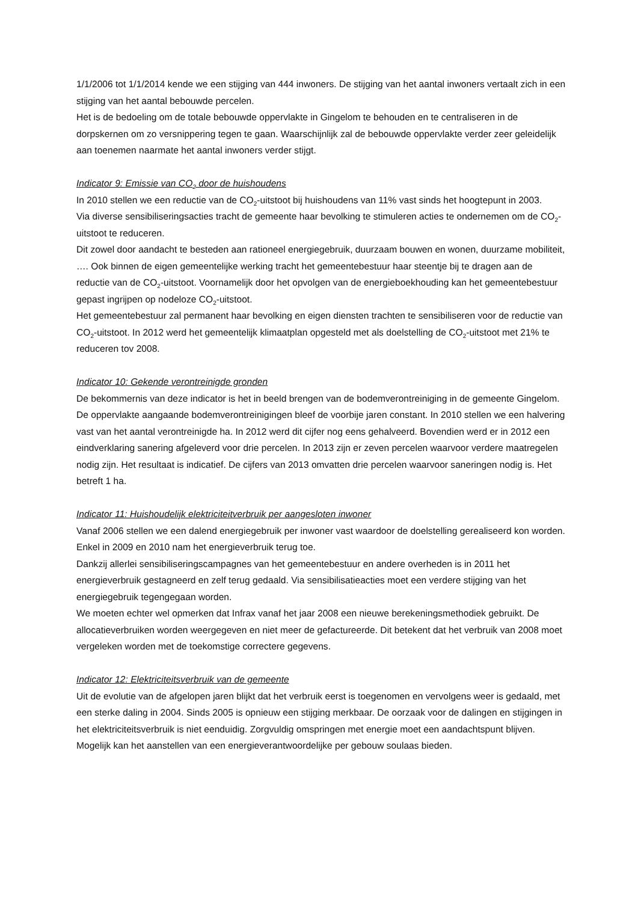1/1/2006 tot 1/1/2014 kende we een stijging van 444 inwoners. De stijging van het aantal inwoners vertaalt zich in een stijging van het aantal bebouwde percelen.
Het is de bedoeling om de totale bebouwde oppervlakte in Gingelom te behouden en te centraliseren in de dorpskernen om zo versnippering tegen te gaan. Waarschijnlijk zal de bebouwde oppervlakte verder zeer geleidelijk aan toenemen naarmate het aantal inwoners verder stijgt.
Indicator 9: Emissie van CO<sub>2</sub> door de huishoudens
In 2010 stellen we een reductie van de CO<sub>2</sub>-uitstoot bij huishoudens van 11% vast sinds het hoogtepunt in 2003.
Via diverse sensibiliseringsacties tracht de gemeente haar bevolking te stimuleren acties te ondernemen om de CO<sub>2</sub>-uitstoot te reduceren.
Dit zowel door aandacht te besteden aan rationeel energiegebruik, duurzaam bouwen en wonen, duurzame mobiliteit, …. Ook binnen de eigen gemeentelijke werking tracht het gemeentebestuur haar steentje bij te dragen aan de reductie van de CO<sub>2</sub>-uitstoot. Voornamelijk door het opvolgen van de energieboekhouding kan het gemeentebestuur gepast ingrijpen op nodeloze CO<sub>2</sub>-uitstoot.
Het gemeentebestuur zal permanent haar bevolking en eigen diensten trachten te sensibiliseren voor de reductie van CO<sub>2</sub>-uitstoot. In 2012 werd het gemeentelijk klimaatplan opgesteld met als doelstelling de CO<sub>2</sub>-uitstoot met 21% te reduceren tov 2008.
Indicator 10: Gekende verontreinigde gronden
De bekommernis van deze indicator is het in beeld brengen van de bodemverontreiniging in de gemeente Gingelom. De oppervlakte aangaande bodemverontreinigingen bleef de voorbije jaren constant. In 2010 stellen we een halvering vast van het aantal verontreinigde ha. In 2012 werd dit cijfer nog eens gehalveerd. Bovendien werd er in 2012 een eindverklaring sanering afgeleverd voor drie percelen. In 2013 zijn er zeven percelen waarvoor verdere maatregelen nodig zijn. Het resultaat is indicatief. De cijfers van 2013 omvatten drie percelen waarvoor saneringen nodig is. Het betreft 1 ha.
Indicator 11: Huishoudelijk elektriciteitverbruik per aangesloten inwoner
Vanaf 2006 stellen we een dalend energiegebruik per inwoner vast waardoor de doelstelling gerealiseerd kon worden. Enkel in 2009 en 2010 nam het energieverbruik terug toe.
Dankzij allerlei sensibiliseringscampagnes van het gemeentebestuur en andere overheden is in 2011 het energieverbruik gestagneerd en zelf terug gedaald. Via sensibilisatieacties moet een verdere stijging van het energiegebruik tegengegaan worden.
We moeten echter wel opmerken dat Infrax vanaf het jaar 2008 een nieuwe berekeningsmethodiek gebruikt. De allocatieverbruiken worden weergegeven en niet meer de gefactureerde. Dit betekent dat het verbruik van 2008 moet vergeleken worden met de toekomstige correctere gegevens.
Indicator 12: Elektriciteitsverbruik van de gemeente
Uit de evolutie van de afgelopen jaren blijkt dat het verbruik eerst is toegenomen en vervolgens weer is gedaald, met een sterke daling in 2004. Sinds 2005 is opnieuw een stijging merkbaar. De oorzaak voor de dalingen en stijgingen in het elektriciteitsverbruik is niet eenduidig. Zorgvuldig omspringen met energie moet een aandachtspunt blijven. Mogelijk kan het aanstellen van een energieverantwoordelijke per gebouw soulaas bieden.